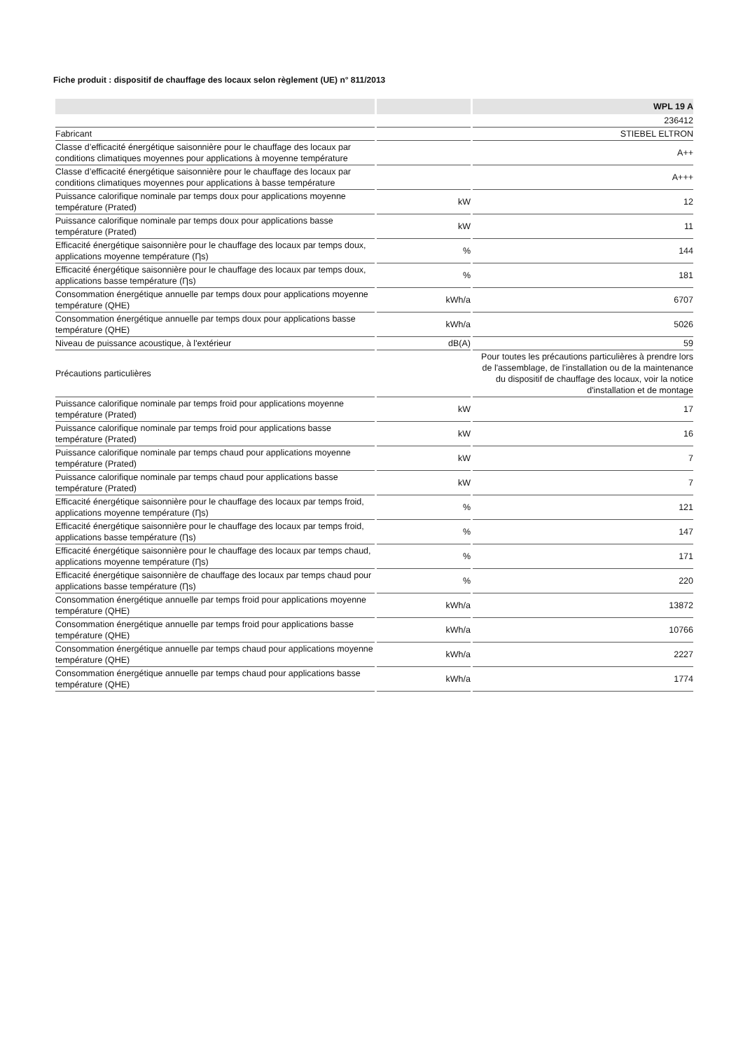Fiche produit : dispositif de chauffage des locaux selon règlement (UE) n° 811/2013
| | | WPL 19 A |
| --- | --- | --- |
| | | 236412 |
| Fabricant | | STIEBEL ELTRON |
| Classe d’efficacité énergétique saisonnière pour le chauffage des locaux par conditions climatiques moyennes pour applications à moyenne température | | A++ |
| Classe d’efficacité énergétique saisonnière pour le chauffage des locaux par conditions climatiques moyennes pour applications à basse température | | A+++ |
| Puissance calorifique nominale par temps doux pour applications moyenne température (Prated) | kW | 12 |
| Puissance calorifique nominale par temps doux pour applications basse température (Prated) | kW | 11 |
| Efficacité énergétique saisonnière pour le chauffage des locaux par temps doux, applications moyenne température (Ƞs) | % | 144 |
| Efficacité énergétique saisonnière pour le chauffage des locaux par temps doux, applications basse température (Ƞs) | % | 181 |
| Consommation énergétique annuelle par temps doux pour applications moyenne température (QHE) | kWh/a | 6707 |
| Consommation énergétique annuelle par temps doux pour applications basse température (QHE) | kWh/a | 5026 |
| Niveau de puissance acoustique, à l'extérieur | dB(A) | 59 |
| Précautions particulières | | Pour toutes les précautions particulières à prendre lors de l'assemblage, de l'installation ou de la maintenance du dispositif de chauffage des locaux, voir la notice d'installation et de montage |
| Puissance calorifique nominale par temps froid pour applications moyenne température (Prated) | kW | 17 |
| Puissance calorifique nominale par temps froid pour applications basse température (Prated) | kW | 16 |
| Puissance calorifique nominale par temps chaud pour applications moyenne température (Prated) | kW | 7 |
| Puissance calorifique nominale par temps chaud pour applications basse température (Prated) | kW | 7 |
| Efficacité énergétique saisonnière pour le chauffage des locaux par temps froid, applications moyenne température (Ƞs) | % | 121 |
| Efficacité énergétique saisonnière pour le chauffage des locaux par temps froid, applications basse température (Ƞs) | % | 147 |
| Efficacité énergétique saisonnière pour le chauffage des locaux par temps chaud, applications moyenne température (Ƞs) | % | 171 |
| Efficacité énergétique saisonnière de chauffage des locaux par temps chaud pour applications basse température (Ƞs) | % | 220 |
| Consommation énergétique annuelle par temps froid pour applications moyenne température (QHE) | kWh/a | 13872 |
| Consommation énergétique annuelle par temps froid pour applications basse température (QHE) | kWh/a | 10766 |
| Consommation énergétique annuelle par temps chaud pour applications moyenne température (QHE) | kWh/a | 2227 |
| Consommation énergétique annuelle par temps chaud pour applications basse température (QHE) | kWh/a | 1774 |